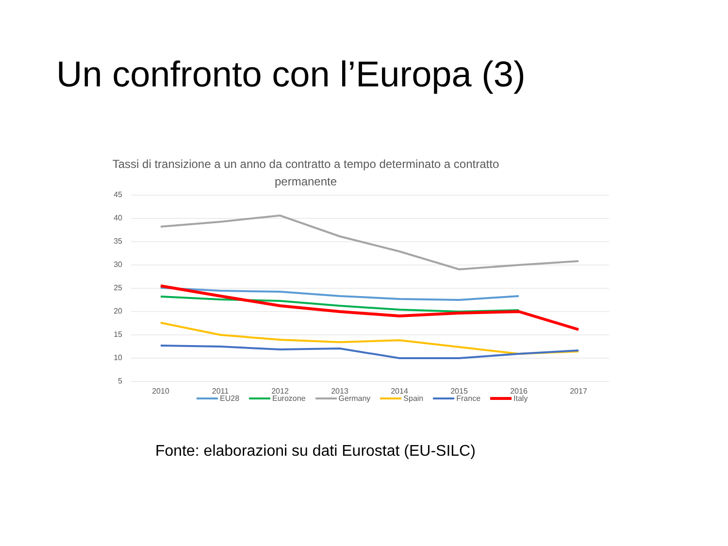Un confronto con l’Europa (3)
Tassi di transizione a un anno da contratto a tempo determinato a contratto permanente
45
40
35
30
25
20
15
10
5
2010 2011 2012 2013 2014 2015 2016 2017
EU28 Eurozone Germany Spain France Italy
Fonte: elaborazioni su dati Eurostat (EU-SILC)